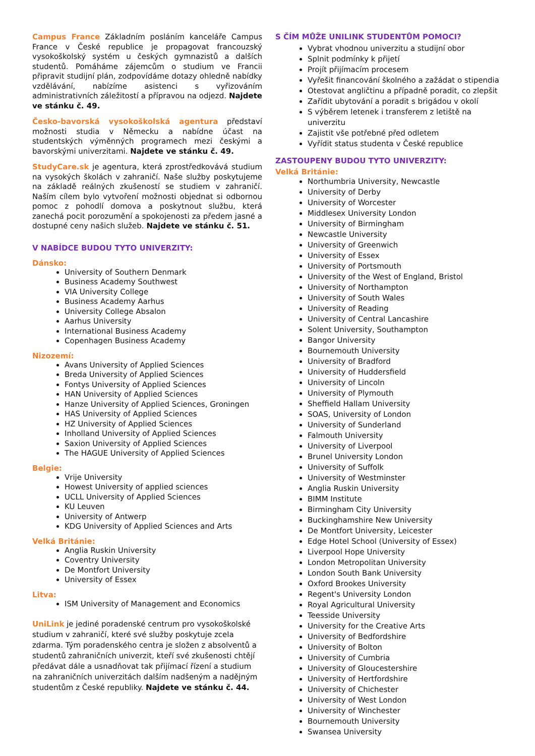Campus France Základním posláním kanceláře Campus France v České republice je propagovat francouzský vysokoškolský systém u českých gymnazistů a dalších studentů. Pomáháme zájemcům o studium ve Francii připravit studijní plán, zodpovídáme dotazy ohledně nabídky vzdělávání, nabízíme asistenci s vyřizováním administrativních záležitostí a přípravou na odjezd. Najdete ve stánku č. 49.
Česko-bavorská vysokoškolská agentura představí možnosti studia v Německu a nabídne účast na studentských výměnných programech mezi českými a bavorskými univerzitami. Najdete ve stánku č. 49.
StudyCare.sk je agentura, která zprostředkovává studium na vysokých školách v zahraničí. Naše služby poskytujeme na základě reálných zkušeností se studiem v zahraničí. Naším cílem bylo vytvoření možnosti objednat si odbornou pomoc z pohodlí domova a poskytnout službu, která zanechá pocit porozumění a spokojenosti za předem jasné a dostupné ceny našich služeb. Najdete ve stánku č. 51.
V NABÍDCE BUDOU TYTO UNIVERZITY:
Dánsko:
University of Southern Denmark
Business Academy Southwest
VIA University College
Business Academy Aarhus
University College Absalon
Aarhus University
International Business Academy
Copenhagen Business Academy
Nizozemí:
Avans University of Applied Sciences
Breda University of Applied Sciences
Fontys University of Applied Sciences
HAN University of Applied Sciences
Hanze University of Applied Sciences, Groningen
HAS University of Applied Sciences
HZ University of Applied Sciences
Inholland University of Applied Sciences
Saxion University of Applied Sciences
The HAGUE University of Applied Sciences
Belgie:
Vrije University
Howest University of applied sciences
UCLL University of Applied Sciences
KU Leuven
University of Antwerp
KDG University of Applied Sciences and Arts
Velká Británie:
Anglia Ruskin University
Coventry University
De Montfort University
University of Essex
Litva:
ISM University of Management and Economics
UniLink je jediné poradenské centrum pro vysokoškolské studium v zahraničí, které své služby poskytuje zcela zdarma. Tým poradenského centra je složen z absolventů a studentů zahraničních univerzit, kteří své zkušenosti chtějí předávat dále a usnadňovat tak přijímací řízení a studium na zahraničních univerzitách dalším nadšeným a nadějným studentům z České republiky. Najdete ve stánku č. 44.
S ČÍM MŮŽE UNILINK STUDENTŮM POMOCI?
Vybrat vhodnou univerzitu a studijní obor
Splnit podmínky k přijetí
Projít přijímacím procesem
Vyřešit financování školného a zažádat o stipendia
Otestovat angličtinu a případně poradit, co zlepšit
Zařídit ubytování a poradit s brigádou v okolí
S výběrem letenek i transferem z letiště na univerzitu
Zajistit vše potřebné před odletem
Vyřídit status studenta v České republice
ZASTOUPENY BUDOU TYTO UNIVERZITY:
Velká Británie:
Northumbria University, Newcastle
University of Derby
University of Worcester
Middlesex University London
University of Birmingham
Newcastle University
University of Greenwich
University of Essex
University of Portsmouth
University of the West of England, Bristol
University of Northampton
University of South Wales
University of Reading
University of Central Lancashire
Solent University, Southampton
Bangor University
Bournemouth University
University of Bradford
University of Huddersfield
University of Lincoln
University of Plymouth
Sheffield Hallam University
SOAS, University of London
University of Sunderland
Falmouth University
University of Liverpool
Brunel University London
University of Suffolk
University of Westminster
Anglia Ruskin University
BIMM Institute
Birmingham City University
Buckinghamshire New University
De Montfort University, Leicester
Edge Hotel School (University of Essex)
Liverpool Hope University
London Metropolitan University
London South Bank University
Oxford Brookes University
Regent's University London
Royal Agricultural University
Teesside University
University for the Creative Arts
University of Bedfordshire
University of Bolton
University of Cumbria
University of Gloucestershire
University of Hertfordshire
University of Chichester
University of West London
University of Winchester
Bournemouth University
Swansea University